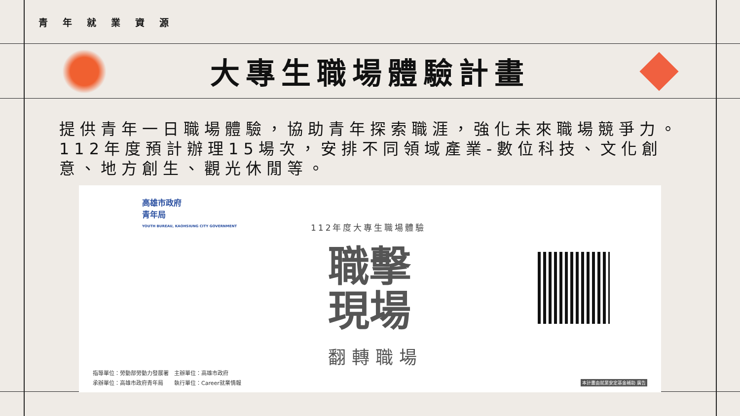青年就業資源
大專生職場體驗計畫
提供青年一日職場體驗，協助青年探索職涯，強化未來職場競爭力。112年度預計辦理15場次，安排不同領域產業-數位科技、文化創意、地方創生、觀光休閒等。
高雄市政府
青年局
YOUTH BUREAU, KAOHSIUNG CITY GOVERNMENT
112年度大專生職場體驗
職擊
現場
翻轉職場
指導單位：勞動部勞動力發展署　主辦單位：高雄市政府
承辦單位：高雄市政府青年局　　執行單位：Career就業情報
本計畫由就業安定基金補助 廣告